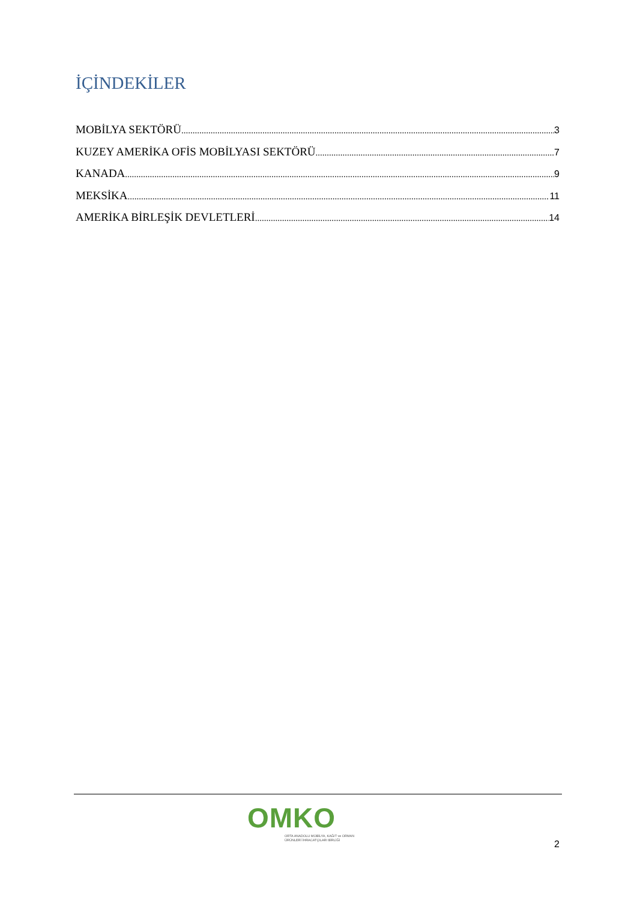İÇİNDEKİLER
MOBİLYA SEKTÖRÜ 3
KUZEY AMERİKA OFİS MOBİLYASI SEKTÖRÜ 7
KANADA 9
MEKSİKA 11
AMERİKA BİRLEŞİK DEVLETLERİ 14
OMKO
ORTA ANADOLU MOBİLYA, KAĞIT ve ORMAN
ÜRÜNLERİ İHRACATÇILARI BİRLİĞİ
2